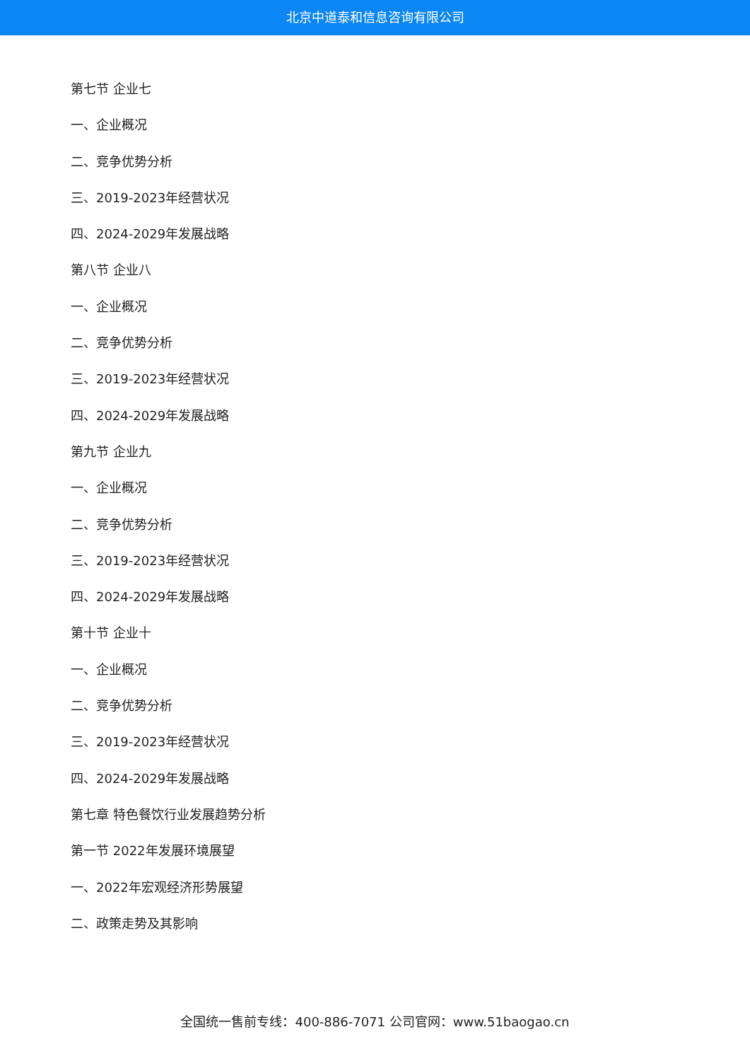北京中道泰和信息咨询有限公司
第七节 企业七
一、企业概况
二、竞争优势分析
三、2019-2023年经营状况
四、2024-2029年发展战略
第八节 企业八
一、企业概况
二、竞争优势分析
三、2019-2023年经营状况
四、2024-2029年发展战略
第九节 企业九
一、企业概况
二、竞争优势分析
三、2019-2023年经营状况
四、2024-2029年发展战略
第十节 企业十
一、企业概况
二、竞争优势分析
三、2019-2023年经营状况
四、2024-2029年发展战略
第七章 特色餐饮行业发展趋势分析
第一节 2022年发展环境展望
一、2022年宏观经济形势展望
二、政策走势及其影响
全国统一售前专线：400-886-7071 公司官网：www.51baogao.cn